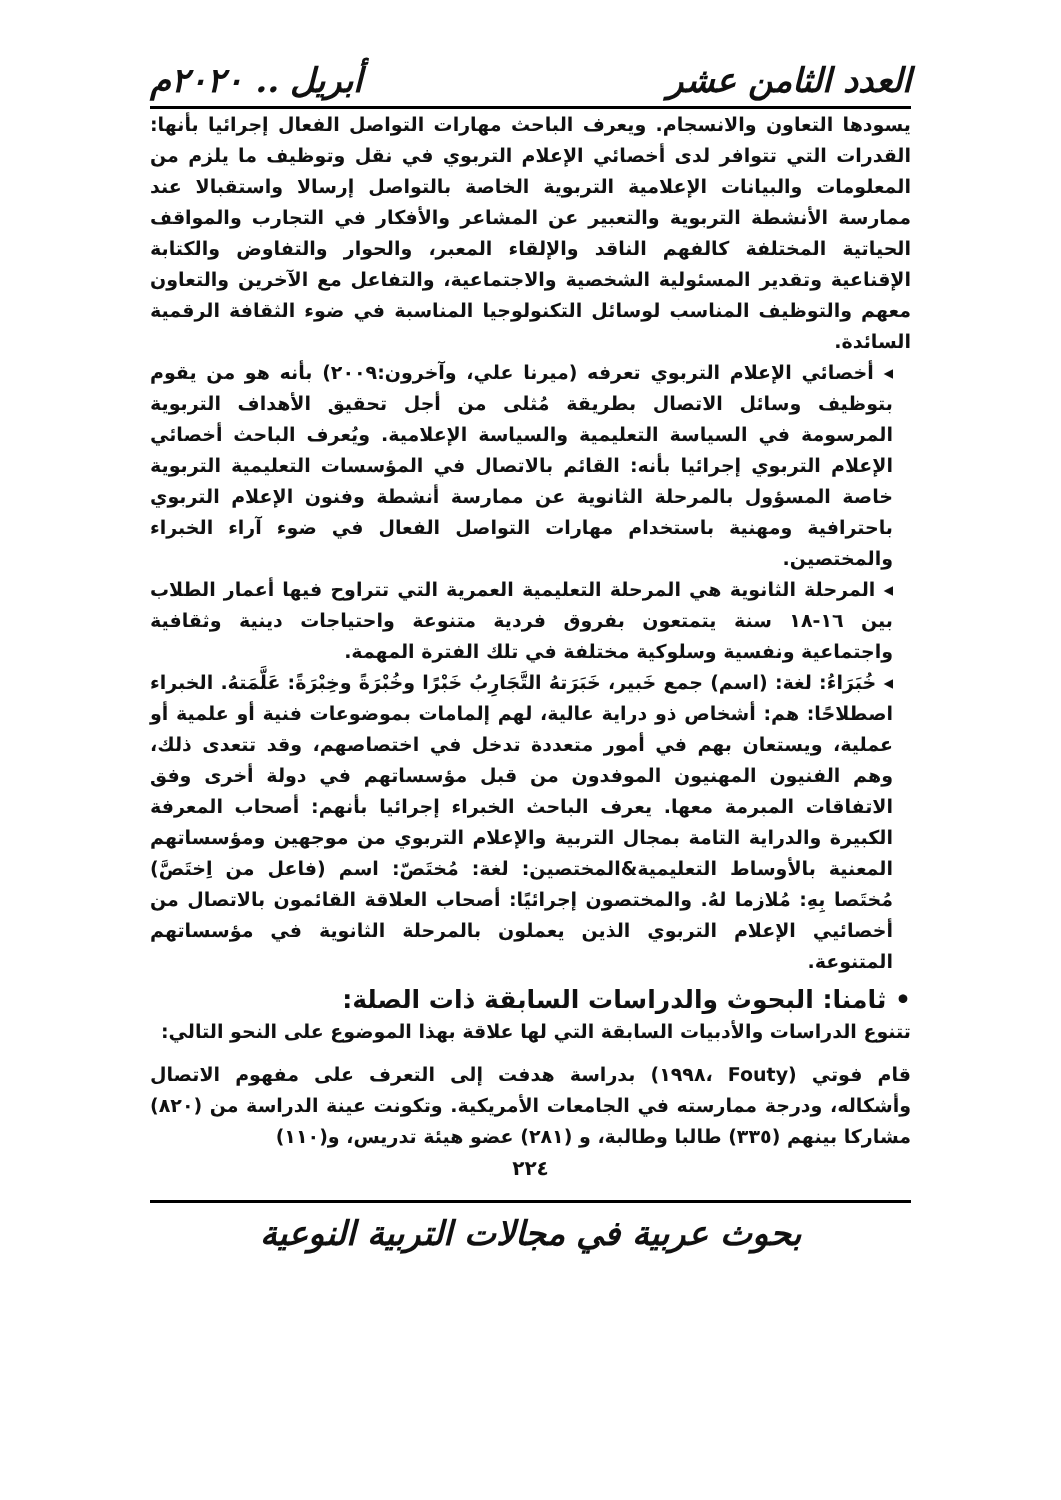العدد الثامن عشر أبريل .. ٢٠٢٠م
يسودها التعاون والانسجام. ويعرف الباحث مهارات التواصل الفعال إجرائيا بأنها: القدرات التي تتوافر لدى أخصائي الإعلام التربوي في نقل وتوظيف ما يلزم من المعلومات والبيانات الإعلامية التربوية الخاصة بالتواصل إرسالا واستقبالا عند ممارسة الأنشطة التربوية والتعبير عن المشاعر والأفكار في التجارب والمواقف الحياتية المختلفة كالفهم الناقد والإلقاء المعبر، والحوار والتفاوض والكتابة الإقناعية وتقدير المسئولية الشخصية والاجتماعية، والتفاعل مع الآخرين والتعاون معهم والتوظيف المناسب لوسائل التكنولوجيا المناسبة في ضوء الثقافة الرقمية السائدة.
◂ أخصائي الإعلام التربوي تعرفه (ميرنا علي، وآخرون:٢٠٠٩) بأنه هو من يقوم بتوظيف وسائل الاتصال بطريقة مُثلى من أجل تحقيق الأهداف التربوية المرسومة في السياسة التعليمية والسياسة الإعلامية. ويُعرف الباحث أخصائي الإعلام التربوي إجرائيا بأنه: القائم بالاتصال في المؤسسات التعليمية التربوية خاصة المسؤول بالمرحلة الثانوية عن ممارسة أنشطة وفنون الإعلام التربوي باحترافية ومهنية باستخدام مهارات التواصل الفعال في ضوء آراء الخبراء والمختصين.
◂ المرحلة الثانوية هي المرحلة التعليمية العمرية التي تتراوح فيها أعمار الطلاب بين ١٦-١٨ سنة يتمتعون بفروق فردية متنوعة واحتياجات دينية وثقافية واجتماعية ونفسية وسلوكية مختلفة في تلك الفترة المهمة.
◂ خُبَرَاءُ: لغة: (اسم) جمع خَبير، خَبَرَتهُ التَّجَارِبُ خَبْرًا وخُبْرَةً وخِبْرَةً: عَلَّمَتهُ. الخبراء اصطلاحًا: هم: أشخاص ذو دراية عالية، لهم إلمامات بموضوعات فنية أو علمية أو عملية، ويستعان بهم في أمور متعددة تدخل في اختصاصهم، وقد تتعدى ذلك، وهم الفنيون المهنيون الموفدون من قبل مؤسساتهم في دولة أخرى وفق الاتفاقات المبرمة معها. يعرف الباحث الخبراء إجرائيا بأنهم: أصحاب المعرفة الكبيرة والدراية التامة بمجال التربية والإعلام التربوي من موجهين ومؤسساتهم المعنية بالأوساط التعليمية&المختصين: لغة: مُختَصّ: اسم (فاعل من اِختَصَّ) مُختَصا بِهِ: مُلازما لهُ. والمختصون إجرائيًا: أصحاب العلاقة القائمون بالاتصال من أخصائيي الإعلام التربوي الذين يعملون بالمرحلة الثانوية في مؤسساتهم المتنوعة.
• ثامنا: البحوث والدراسات السابقة ذات الصلة:
تتنوع الدراسات والأدبيات السابقة التي لها علاقة بهذا الموضوع على النحو التالي:
قام فوتي (Fouty ،١٩٩٨) بدراسة هدفت إلى التعرف على مفهوم الاتصال وأشكاله، ودرجة ممارسته في الجامعات الأمريكية. وتكونت عينة الدراسة من (٨٢٠) مشاركا بينهم (٣٣٥) طالبا وطالبة، و (٢٨١) عضو هيئة تدريس، و(١١٠)
٢٢٤
بحوث عربية في مجالات التربية النوعية